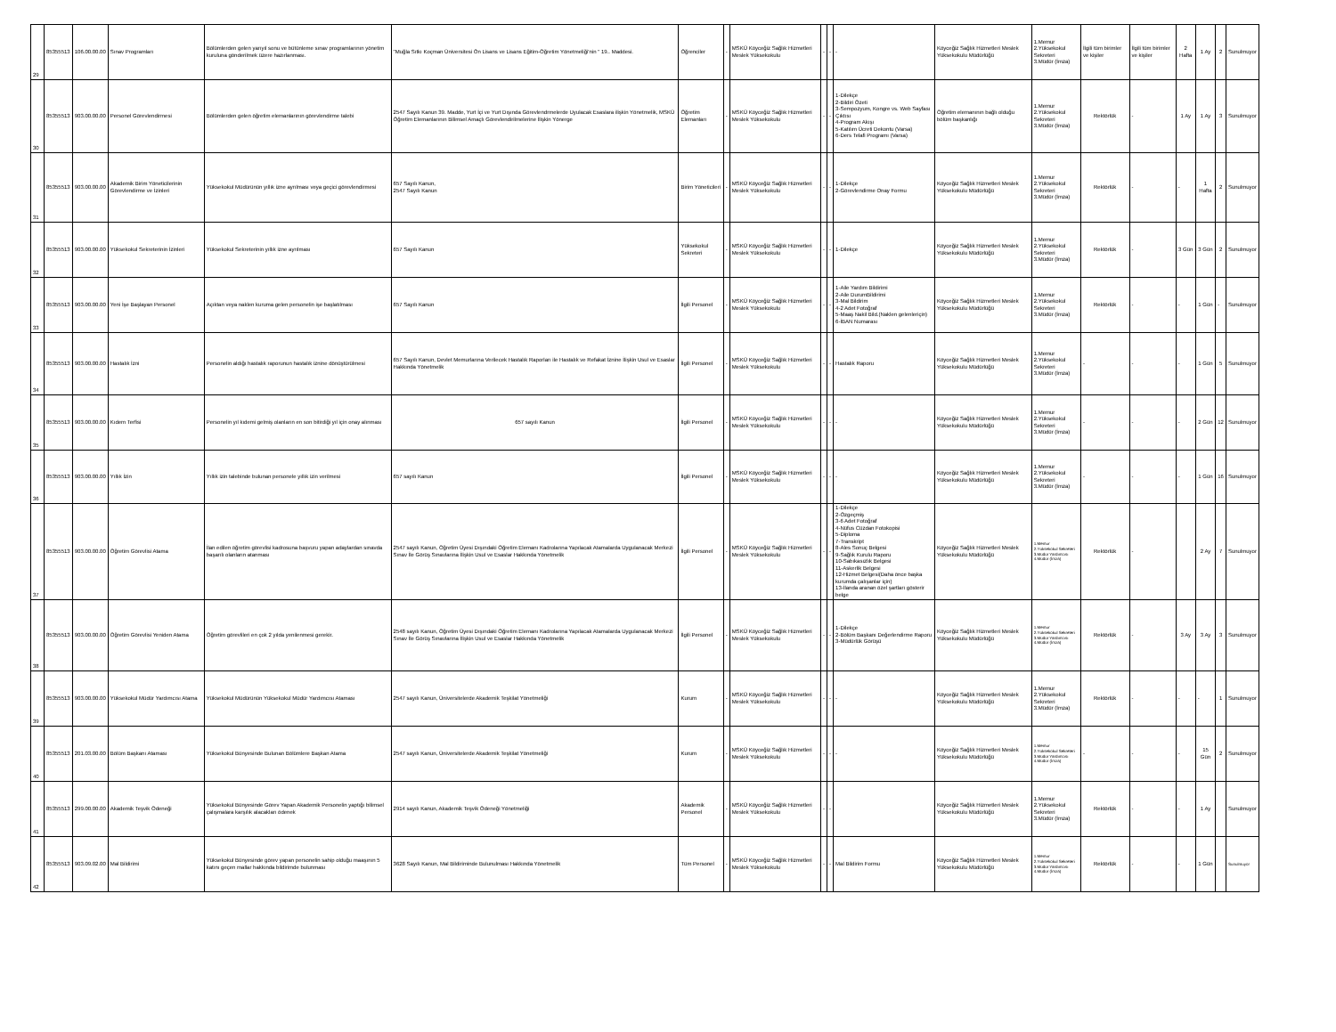| 29 | 85355513 | 106.00.00.00 | Sınav Programları | Bölümlerden gelen yarıyıl sonu ve bütünleme sınav programlarının yönetim kuruluna gönderilmek üzere hazırlanması. | "Muğla Sıtkı Koçman Üniversitesi Ön Lisans ve Lisans Eğitim-Öğretim Yönetmeliği'nin " 19.. Maddesi. | Öğrenciler | - | MSKÜ Köyceğiz Sağlık Hizmetleri Meslek Yüksekokulu | - | - | - | Köyceğiz Sağlık Hizmetleri Meslek Yüksekokulu Müdürlüğü | 1.Memur 2.Yüksekokul Sekreteri 3.Müdür (İmza) | İlgili tüm birimler ve kişiler | İlgili tüm birimler ve kişiler | 2 Hafta | 1 Ay | 2 | Sunulmuyor |
| 30 | 85355513 | 903.00.00.00 | Personel Görevlendirmesi | Bölümlerden gelen öğretim elemanlarının görevlendirme talebi | 2547 Sayılı Kanun 39. Madde, Yurt İçi ve Yurt Dışında Görevlendrmelerde Uyulacak Esaslara ilişkin Yönetmelik, MSKÜ Öğretim Elemanlarının Bilimsel Amaçlı Görevlendirilmelerine İlişkin Yönerge | Öğretim Elemanları | - | MSKÜ Köyceğiz Sağlık Hizmetleri Meslek Yüksekokulu | - | - | 1-Dilekçe 2-Bildiri Özeti 3-Sempozyum, Kongre vs. Web Sayfası Çıktısı 4-Program Akışı 5-Katılım Ücreti Dekontu (Varsa) 6-Ders Telafi Programı (Varsa) | Öğretim elemanının bağlı olduğu bölüm başkanlığı | 1.Memur 2.Yüksekokul Sekreteri 3.Müdür (İmza) | Rektörlük | - | 1 Ay | 1 Ay | 3 | Sunulmuyor |
| 31 | 85355513 | 903.00.00.00 | Akademik Birim Yöneticilerinin Görevlendirme ve İzinleri | Yüksekokul Müdürünün yıllık izne ayrılması veya geçici görevlendirmesi | 657 Sayılı Kanun, 2547 Sayılı Kanun | Birim Yöneticileri | - | MSKÜ Köyceğiz Sağlık Hizmetleri Meslek Yüksekokulu | - | - | 1-Dilekçe 2-Görevlendirme Onay Formu | Köyceğiz Sağlık Hizmetleri Meslek Yüksekokulu Müdürlüğü | 1.Memur 2.Yüksekokul Sekreteri 3.Müdür (İmza) | Rektörlük | - | - | 1 Hafta | 2 | Sunulmuyor |
| 32 | 85355513 | 903.00.00.00 | Yüksekokul Sekreterinin İzinleri | Yüksekokul Sekreterinin yıllık izne ayrılması | 657 Sayılı Kanun | Yüksekokul Sekreteri | - | MSKÜ Köyceğiz Sağlık Hizmetleri Meslek Yüksekokulu | - | - | 1-Dilekçe | Köyceğiz Sağlık Hizmetleri Meslek Yüksekokulu Müdürlüğü | 1.Memur 2.Yüksekokul Sekreteri 3.Müdür (İmza) | Rektörlük | - | 3 Gün | 3 Gün | 2 | Sunulmuyor |
| 33 | 85355513 | 903.00.00.00 | Yeni İşe Başlayan Personel | Açıktan veya naklen kuruma gelen personelin işe başlatılması | 657 Sayılı Kanun | İlgili Personel | - | MSKÜ Köyceğiz Sağlık Hizmetleri Meslek Yüksekokulu | - | - | 1-Aile Yardım Bildirimi 2-Aile DurumBildirimi 3-Mal Bildirim 4-2 Adet Fotoğraf 5-Maaş Nakil Bild.(Naklen gelenleriçin) 6-İBAN Numarası | Köyceğiz Sağlık Hizmetleri Meslek Yüksekokulu Müdürlüğü | 1.Memur 2.Yüksekokul Sekreteri 3.Müdür (İmza) | Rektörlük | - | - | 1 Gün | - | Sunulmuyor |
| 34 | 85355513 | 903.00.00.00 | Hastalık İzni | Personelin aldığı hastalık raporunun hastalık iznine dönüştürülmesi | 657 Sayılı Kanun, Devlet Memurlarına Verilecek Hastalık Raporları ile Hastalık ve Refakat İznine İlişkin Usul ve Esaslar Hakkında Yönetmelik | İlgili Personel | - | MSKÜ Köyceğiz Sağlık Hizmetleri Meslek Yüksekokulu | - | - | Hastalık Raporu | Köyceğiz Sağlık Hizmetleri Meslek Yüksekokulu Müdürlüğü | 1.Memur 2.Yüksekokul Sekreteri 3.Müdür (İmza) | - | - | - | 1 Gün | 5 | Sunulmuyor |
| 35 | 85355513 | 903.00.00.00 | Kıdem Terfisi | Personelin yıl kıdemi gelmiş olanların en son bitirdiği yıl için onay alınması | 657 sayılı Kanun | İlgili Personel | - | MSKÜ Köyceğiz Sağlık Hizmetleri Meslek Yüksekokulu | - | - | - | Köyceğiz Sağlık Hizmetleri Meslek Yüksekokulu Müdürlüğü | 1.Memur 2.Yüksekokul Sekreteri 3.Müdür (İmza) | - | - | - | 2 Gün | 12 | Sunulmuyor |
| 36 | 85355513 | 903.00.00.00 | Yıllık İzin | Yıllık izin talebinde bulunan personele yıllık izin verilmesi | 657 sayılı Kanun | İlgili Personel | - | MSKÜ Köyceğiz Sağlık Hizmetleri Meslek Yüksekokulu | - | - | - | Köyceğiz Sağlık Hizmetleri Meslek Yüksekokulu Müdürlüğü | 1.Memur 2.Yüksekokul Sekreteri 3.Müdür (İmza) | - | - | - | 1 Gün | 16 | Sunulmuyor |
| 37 | 85355513 | 903.00.00.00 | Öğretim Görevlisi Atama | İlan edilen öğretim görevlisi kadrosuna başvuru yapan adaylardan sınavda başarılı olanların atanması | 2547 sayılı Kanun, Öğretim Üyesi Dışındaki Öğretim Elemanı Kadrolarına Yapılacak Atamalarda Uygulanacak Merkezi Sınav İle Görüş Sınavlarına İlişkin Usul ve Esaslar Hakkında Yönetmelik | İlgili Personel | - | MSKÜ Köyceğiz Sağlık Hizmetleri Meslek Yüksekokulu | - | - | 1-Dilekçe 2-Özgeçmiş 3-6 Adet Fotoğraf 4-Nüfus Cüzdan Fotokopisi 5-Diploma 7-Transkript 8-Ales Sonuç Belgesi 9-Sağlık Kurulu Raporu 10-Sabıkasızlık Belgesi 11-Askerlik Belgesi 12-Hizmet Belgesi(Daha önce başka kurumda çalışanlar için) 13-İlanda aranan özel şartları gösterir belge | Köyceğiz Sağlık Hizmetleri Meslek Yüksekokulu Müdürlüğü | 1.Memur 2.Yüksekokul Sekreteri 3.Müdür Yardımcısı 4.Müdür (İmza) | Rektörlük | - | | 2 Ay | 7 | Sunulmuyor |
| 38 | 85355513 | 903.00.00.00 | Öğretim Görevlisi Yeniden Atama | Öğretim görevlileri en çok 2 yılda yenilenmesi gerekir. | 2548 sayılı Kanun, Öğretim Üyesi Dışındaki Öğretim Elemanı Kadrolarına Yapılacak Atamalarda Uygulanacak Merkezi Sınav İle Görüş Sınavlarına İlişkin Usul ve Esaslar Hakkında Yönetmelik | İlgili Personel | - | MSKÜ Köyceğiz Sağlık Hizmetleri Meslek Yüksekokulu | - | - | 1-Dilekçe 2-Bölüm Başkanı Değerlendirme Raporu 3-Müdürlük Görüşü | Köyceğiz Sağlık Hizmetleri Meslek Yüksekokulu Müdürlüğü | 1.Memur 2.Yüksekokul Sekreteri 3.Müdür Yardımcısı 4.Müdür (İmza) | Rektörlük | - | 3 Ay | 3 Ay | 3 | Sunulmuyor |
| 39 | 85355513 | 903.00.00.00 | Yüksekokul Müdür Yardımcısı Atama | Yüksekokul Müdürünün Yüksekokul Müdür Yardımcısı Ataması | 2547 sayılı Kanun, Üniversitelerde Akademik Teşkilat Yönetmeliği | Kurum | - | MSKÜ Köyceğiz Sağlık Hizmetleri Meslek Yüksekokulu | - | - | - | Köyceğiz Sağlık Hizmetleri Meslek Yüksekokulu Müdürlüğü | 1.Memur 2.Yüksekokul Sekreteri 3.Müdür (İmza) | Rektörlük | - | - | - | 1 | Sunulmuyor |
| 40 | 85355513 | 201.03.00.00 | Bölüm Başkanı Ataması | Yüksekokul Bünyesinde Bulunan Bölümlere Başkan Atama | 2547 sayılı Kanun, Üniversitelerde Akademik Teşkilat Yönetmeliği | Kurum | - | MSKÜ Köyceğiz Sağlık Hizmetleri Meslek Yüksekokulu | - | - | - | Köyceğiz Sağlık Hizmetleri Meslek Yüksekokulu Müdürlüğü | 1.Memur 2.Yüksekokul Sekreteri 3.Müdür Yardımcısı 4.Müdür (İmza) | - | - | - | 15 Gün | 2 | Sunulmuyor |
| 41 | 85355513 | 299.00.00.00 | Akademik Teşvik Ödeneği | Yüksekokul Bünyesinde Görev Yapan Akademik Personelin yaptığı bilimsel çalışmalara karşılık alacakları ödenek | 2914 sayılı Kanun, Akademik Teşvik Ödeneği Yönetmeliği | Akademik Personel | - | MSKÜ Köyceğiz Sağlık Hizmetleri Meslek Yüksekokulu | - | - | | Köyceğiz Sağlık Hizmetleri Meslek Yüksekokulu Müdürlüğü | 1.Memur 2.Yüksekokul Sekreteri 3.Müdür (İmza) | Rektörlük | - | - | 1 Ay | | Sunulmuyor |
| 42 | 85355513 | 903.09.02.00 | Mal Bildirimi | Yüksekokul Bünyesinde görev yapan personelin sahip olduğu maaşının 5 katını geçen mallar hakkında bildirimde bulunması | 3628 Sayılı Kanun, Mal Bildiriminde Bulunulması Hakkında Yönetmelik | Tüm Personel | - | MSKÜ Köyceğiz Sağlık Hizmetleri Meslek Yüksekokulu | - | - | Mal Bildirim Formu | Köyceğiz Sağlık Hizmetleri Meslek Yüksekokulu Müdürlüğü | 1.Memur 2.Yüksekokul Sekreteri 3.Müdür Yardımcısı 4.Müdür (İmza) | Rektörlük | - | - | 1 Gün | | Sunulmuyor |